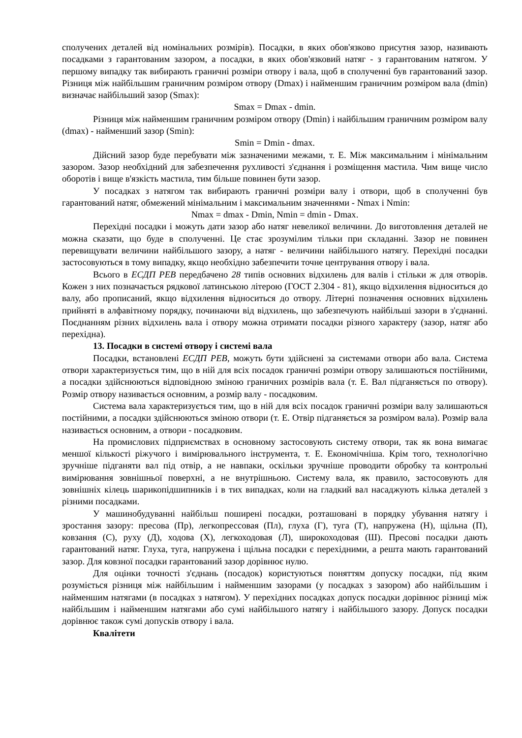сполучених деталей від номінальних розмірів). Посадки, в яких обов'язково присутня зазор, називають посадками з гарантованим зазором, а посадки, в яких обов'язковий натяг - з гарантованим натягом. У першому випадку так вибирають граничні розміри отвору і вала, щоб в сполученні був гарантований зазор. Різниця між найбільшим граничним розміром отвору (Dmax) і найменшим граничним розміром вала (dmin) визначає найбільший зазор (Smax):
Smax = Dmax - dmin.
Різниця між найменшим граничним розміром отвору (Dmin) і найбільшим граничним розміром валу (dmax) - найменший зазор (Smin):
Smin = Dmin - dmax.
Дійсний зазор буде перебувати між зазначеними межами, т. Е. Між максимальним і мінімальним зазором. Зазор необхідний для забезпечення рухливості з'єднання і розміщення мастила. Чим вище число оборотів і вище в'язкість мастила, тим більше повинен бути зазор.
У посадках з натягом так вибирають граничні розміри валу і отвори, щоб в сполученні був гарантований натяг, обмежений мінімальним і максимальним значеннями - Nmax і Nmin:
Nmax = dmax - Dmin, Nmin = dmin - Dmax.
Перехідні посадки і можуть дати зазор або натяг невеликої величини. До виготовлення деталей не можна сказати, що буде в сполученні. Це стає зрозумілим тільки при складанні. Зазор не повинен перевищувати величини найбільшого зазору, а натяг - величини найбільшого натягу. Перехідні посадки застосовуються в тому випадку, якщо необхідно забезпечити точне центрування отвору і вала.
Всього в ЕСДП РЕВ передбачено 28 типів основних відхилень для валів і стільки ж для отворів. Кожен з них позначається рядкової латинською літерою (ГОСТ 2.304 - 81), якщо відхилення відноситься до валу, або прописаний, якщо відхилення відноситься до отвору. Літерні позначення основних відхилень прийняті в алфавітному порядку, починаючи від відхилень, що забезпечують найбільші зазори в з'єднанні. Поєднанням різних відхилень вала і отвору можна отримати посадки різного характеру (зазор, натяг або перехідна).
13. Посадки в системі отвору і системі вала
Посадки, встановлені ЕСДП РЕВ, можуть бути здійснені за системами отвори або вала. Система отвори характеризується тим, що в ній для всіх посадок граничні розміри отвору залишаються постійними, а посадки здійснюються відповідною зміною граничних розмірів вала (т. Е. Вал підганяється по отвору). Розмір отвору називається основним, а розмір валу - посадковим.
Система вала характеризується тим, що в ній для всіх посадок граничні розміри валу залишаються постійними, а посадки здійснюються зміною отвори (т. Е. Отвір підганяється за розміром вала). Розмір вала називається основним, а отвори - посадковим.
На промислових підприємствах в основному застосовують систему отвори, так як вона вимагає меншої кількості ріжучого і вимірювального інструмента, т. Е. Економічніша. Крім того, технологічно зручніше підганяти вал під отвір, а не навпаки, оскільки зручніше проводити обробку та контрольні вимірювання зовнішньої поверхні, а не внутрішньою. Систему вала, як правило, застосовують для зовнішніх кілець шарикопідшипників і в тих випадках, коли на гладкий вал насаджують кілька деталей з різними посадками.
У машинобудуванні найбільш поширені посадки, розташовані в порядку убування натягу і зростання зазору: пресова (Пр), легкопрессовая (Пл), глуха (Г), туга (Т), напружена (Н), щільна (П), ковзання (С), руху (Д), ходова (Х), легкоходовая (Л), широкоходовая (Ш). Пресові посадки дають гарантований натяг. Глуха, туга, напружена і щільна посадки є перехідними, а решта мають гарантований зазор. Для ковзної посадки гарантований зазор дорівнює нулю.
Для оцінки точності з'єднань (посадок) користуються поняттям допуску посадки, під яким розуміється різниця між найбільшим і найменшим зазорами (у посадках з зазором) або найбільшим і найменшим натягами (в посадках з натягом). У перехідних посадках допуск посадки дорівнює різниці між найбільшим і найменшим натягами або сумі найбільшого натягу і найбільшого зазору. Допуск посадки дорівнює також сумі допусків отвору і вала.
Квалітети